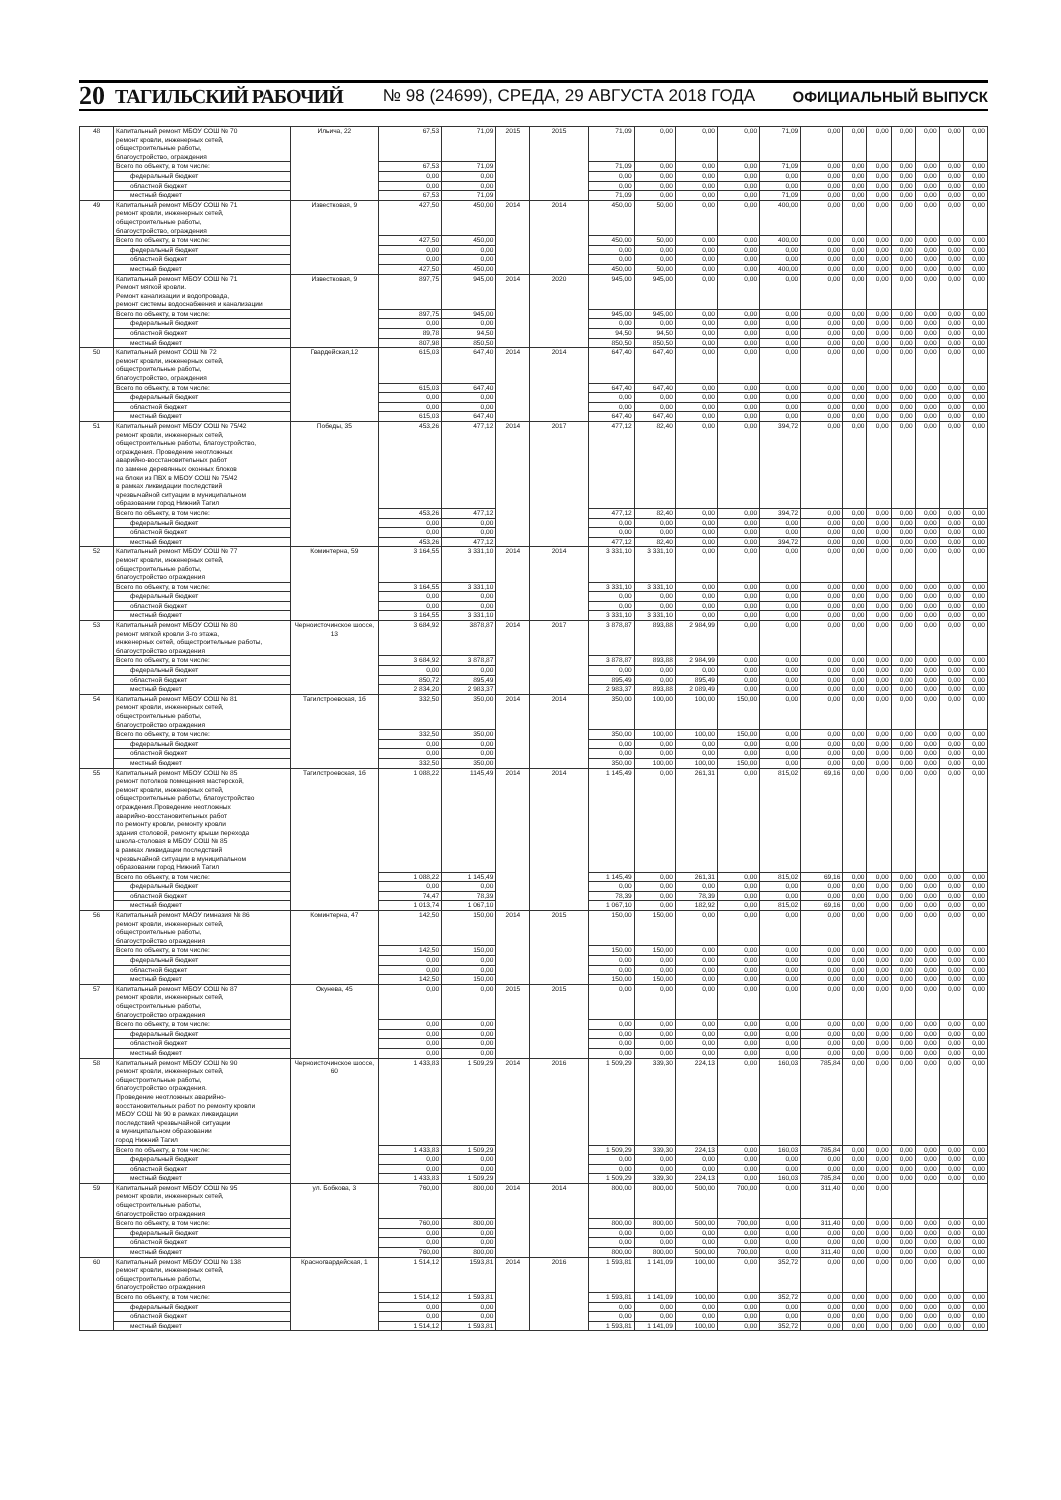20 ТАГИЛЬСКИЙ РАБОЧИЙ № 98 (24699), СРЕДА, 29 АВГУСТА 2018 ГОДА ОФИЦИАЛЬНЫЙ ВЫПУСК
| 48 | Капитальный ремонт МБОУ СОШ № 70 ремонт кровли, инженерных сетей, общестроительные работы, благоустройство, ограждения | Ильича, 22 | 67,53 | 71,09 | 2015 | 2015 | 71,09 | 0,00 | 0,00 | 0,00 | 71,09 | 0,00 | 0,00 | 0,00 | 0,00 | 0,00 | 0,00 | 0,00 |
| | Всего по объекту, в том числе: | | 67,53 | 71,09 | | | 71,09 | 0,00 | 0,00 | 0,00 | 71,09 | 0,00 | 0,00 | 0,00 | 0,00 | 0,00 | 0,00 | 0,00 |
| | федеральный бюджет | | 0,00 | 0,00 | | | 0,00 | 0,00 | 0,00 | 0,00 | 0,00 | 0,00 | 0,00 | 0,00 | 0,00 | 0,00 | 0,00 | 0,00 |
| | областной бюджет | | 0,00 | 0,00 | | | 0,00 | 0,00 | 0,00 | 0,00 | 0,00 | 0,00 | 0,00 | 0,00 | 0,00 | 0,00 | 0,00 | 0,00 |
| | местный бюджет | | 67,53 | 71,09 | | | 71,09 | 0,00 | 0,00 | 0,00 | 71,09 | 0,00 | 0,00 | 0,00 | 0,00 | 0,00 | 0,00 | 0,00 |
| 49 | Капитальный ремонт МБОУ СОШ № 71 ремонт кровли, инженерных сетей, общестроительные работы, благоустройство, ограждения | Известковая, 9 | 427,50 | 450,00 | 2014 | 2014 | 450,00 | 50,00 | 0,00 | 0,00 | 400,00 | 0,00 | 0,00 | 0,00 | 0,00 | 0,00 | 0,00 | 0,00 |
| | Всего по объекту, в том числе: | | 427,50 | 450,00 | | | 450,00 | 50,00 | 0,00 | 0,00 | 400,00 | 0,00 | 0,00 | 0,00 | 0,00 | 0,00 | 0,00 | 0,00 |
| | федеральный бюджет | | 0,00 | 0,00 | | | 0,00 | 0,00 | 0,00 | 0,00 | 0,00 | 0,00 | 0,00 | 0,00 | 0,00 | 0,00 | 0,00 | 0,00 |
| | областной бюджет | | 0,00 | 0,00 | | | 0,00 | 0,00 | 0,00 | 0,00 | 0,00 | 0,00 | 0,00 | 0,00 | 0,00 | 0,00 | 0,00 | 0,00 |
| | местный бюджет | | 427,50 | 450,00 | | | 450,00 | 50,00 | 0,00 | 0,00 | 400,00 | 0,00 | 0,00 | 0,00 | 0,00 | 0,00 | 0,00 | 0,00 |
| | Капитальный ремонт МБОУ СОШ № 71 Ремонт мягкой кровли. Ремонт канализации и водопровада, ремонт системы водоснабжения и канализации | Известковая, 9 | 897,75 | 945,00 | 2014 | 2020 | 945,00 | 945,00 | 0,00 | 0,00 | 0,00 | 0,00 | 0,00 | 0,00 | 0,00 | 0,00 | 0,00 | 0,00 |
| | Всего по объекту, в том числе: | | 897,75 | 945,00 | | | 945,00 | 945,00 | 0,00 | 0,00 | 0,00 | 0,00 | 0,00 | 0,00 | 0,00 | 0,00 | 0,00 | 0,00 |
| | федеральный бюджет | | 0,00 | 0,00 | | | 0,00 | 0,00 | 0,00 | 0,00 | 0,00 | 0,00 | 0,00 | 0,00 | 0,00 | 0,00 | 0,00 | 0,00 |
| | областной бюджет | | 89,78 | 94,50 | | | 94,50 | 94,50 | 0,00 | 0,00 | 0,00 | 0,00 | 0,00 | 0,00 | 0,00 | 0,00 | 0,00 | 0,00 |
| | местный бюджет | | 807,98 | 850,50 | | | 850,50 | 850,50 | 0,00 | 0,00 | 0,00 | 0,00 | 0,00 | 0,00 | 0,00 | 0,00 | 0,00 | 0,00 |
| 50 | Капитальный ремонт СОШ № 72 ремонт кровли, инженерных сетей, общестроительные работы, благоустройство, ограждения | Гвардейская,12 | 615,03 | 647,40 | 2014 | 2014 | 647,40 | 647,40 | 0,00 | 0,00 | 0,00 | 0,00 | 0,00 | 0,00 | 0,00 | 0,00 | 0,00 | 0,00 |
| | Всего по объекту, в том числе: | | 615,03 | 647,40 | | | 647,40 | 647,40 | 0,00 | 0,00 | 0,00 | 0,00 | 0,00 | 0,00 | 0,00 | 0,00 | 0,00 | 0,00 |
| | федеральный бюджет | | 0,00 | 0,00 | | | 0,00 | 0,00 | 0,00 | 0,00 | 0,00 | 0,00 | 0,00 | 0,00 | 0,00 | 0,00 | 0,00 | 0,00 |
| | областной бюджет | | 0,00 | 0,00 | | | 0,00 | 0,00 | 0,00 | 0,00 | 0,00 | 0,00 | 0,00 | 0,00 | 0,00 | 0,00 | 0,00 | 0,00 |
| | местный бюджет | | 615,03 | 647,40 | | | 647,40 | 647,40 | 0,00 | 0,00 | 0,00 | 0,00 | 0,00 | 0,00 | 0,00 | 0,00 | 0,00 | 0,00 |
| 51 | Капитальный ремонт МБОУ СОШ № 75/42 ремонт кровли, инженерных сетей, общестроительные работы, благоустройство, ограждения. Проведение неотложных аварийно-восстановительных работ по замене деревянных оконных блоков на блоки из ПВХ в МБОУ СОШ № 75/42 в рамках ликвидации последствий чрезвычайной ситуации в муниципальном образовании город Нижний Тагил | Победы, 35 | 453,26 | 477,12 | 2014 | 2017 | 477,12 | 82,40 | 0,00 | 0,00 | 394,72 | 0,00 | 0,00 | 0,00 | 0,00 | 0,00 | 0,00 | 0,00 |
| | Всего по объекту, в том числе: | | 453,26 | 477,12 | | | 477,12 | 82,40 | 0,00 | 0,00 | 394,72 | 0,00 | 0,00 | 0,00 | 0,00 | 0,00 | 0,00 | 0,00 |
| | федеральный бюджет | | 0,00 | 0,00 | | | 0,00 | 0,00 | 0,00 | 0,00 | 0,00 | 0,00 | 0,00 | 0,00 | 0,00 | 0,00 | 0,00 | 0,00 |
| | областной бюджет | | 0,00 | 0,00 | | | 0,00 | 0,00 | 0,00 | 0,00 | 0,00 | 0,00 | 0,00 | 0,00 | 0,00 | 0,00 | 0,00 | 0,00 |
| | местный бюджет | | 453,26 | 477,12 | | | 477,12 | 82,40 | 0,00 | 0,00 | 394,72 | 0,00 | 0,00 | 0,00 | 0,00 | 0,00 | 0,00 | 0,00 |
| 52 | Капитальный ремонт МБОУ СОШ № 77 ремонт кровли, инженерных сетей, общестроительные работы, благоустройство ограждения | Коминтерна, 59 | 3 164,55 | 3 331,10 | 2014 | 2014 | 3 331,10 | 3 331,10 | 0,00 | 0,00 | 0,00 | 0,00 | 0,00 | 0,00 | 0,00 | 0,00 | 0,00 | 0,00 |
| | Всего по объекту, в том числе: | | 3 164,55 | 3 331,10 | | | 3 331,10 | 3 331,10 | 0,00 | 0,00 | 0,00 | 0,00 | 0,00 | 0,00 | 0,00 | 0,00 | 0,00 | 0,00 |
| | федеральный бюджет | | 0,00 | 0,00 | | | 0,00 | 0,00 | 0,00 | 0,00 | 0,00 | 0,00 | 0,00 | 0,00 | 0,00 | 0,00 | 0,00 | 0,00 |
| | областной бюджет | | 0,00 | 0,00 | | | 0,00 | 0,00 | 0,00 | 0,00 | 0,00 | 0,00 | 0,00 | 0,00 | 0,00 | 0,00 | 0,00 | 0,00 |
| | местный бюджет | | 3 164,55 | 3 331,10 | | | 3 331,10 | 3 331,10 | 0,00 | 0,00 | 0,00 | 0,00 | 0,00 | 0,00 | 0,00 | 0,00 | 0,00 | 0,00 |
| 53 | Капитальный ремонт МБОУ СОШ № 80 ремонт мягкой кровли 3-го этажа, инженерных сетей, общестроительные работы, благоустройство ограждения | Черноисточинское шоссе, 13 | 3 684,92 | 3878,87 | 2014 | 2017 | 3 878,87 | 893,88 | 2 984,99 | 0,00 | 0,00 | 0,00 | 0,00 | 0,00 | 0,00 | 0,00 | 0,00 | 0,00 |
| | Всего по объекту, в том числе: | | 3 684,92 | 3 878,87 | | | 3 878,87 | 893,88 | 2 984,99 | 0,00 | 0,00 | 0,00 | 0,00 | 0,00 | 0,00 | 0,00 | 0,00 | 0,00 |
| | федеральный бюджет | | 0,00 | 0,00 | | | 0,00 | 0,00 | 0,00 | 0,00 | 0,00 | 0,00 | 0,00 | 0,00 | 0,00 | 0,00 | 0,00 | 0,00 |
| | областной бюджет | | 850,72 | 895,49 | | | 895,49 | 0,00 | 895,49 | 0,00 | 0,00 | 0,00 | 0,00 | 0,00 | 0,00 | 0,00 | 0,00 | 0,00 |
| | местный бюджет | | 2 834,20 | 2 983,37 | | | 2 983,37 | 893,88 | 2 089,49 | 0,00 | 0,00 | 0,00 | 0,00 | 0,00 | 0,00 | 0,00 | 0,00 | 0,00 |
| 54 | Капитальный ремонт МБОУ СОШ № 81 ремонт кровли, инженерных сетей, общестроительные работы, благоустройство ограждения | Тагилстроевская, 1б | 332,50 | 350,00 | 2014 | 2014 | 350,00 | 100,00 | 100,00 | 150,00 | 0,00 | 0,00 | 0,00 | 0,00 | 0,00 | 0,00 | 0,00 | 0,00 |
| | Всего по объекту, в том числе: | | 332,50 | 350,00 | | | 350,00 | 100,00 | 100,00 | 150,00 | 0,00 | 0,00 | 0,00 | 0,00 | 0,00 | 0,00 | 0,00 | 0,00 |
| | федеральный бюджет | | 0,00 | 0,00 | | | 0,00 | 0,00 | 0,00 | 0,00 | 0,00 | 0,00 | 0,00 | 0,00 | 0,00 | 0,00 | 0,00 | 0,00 |
| | областной бюджет | | 0,00 | 0,00 | | | 0,00 | 0,00 | 0,00 | 0,00 | 0,00 | 0,00 | 0,00 | 0,00 | 0,00 | 0,00 | 0,00 | 0,00 |
| | местный бюджет | | 332,50 | 350,00 | | | 350,00 | 100,00 | 100,00 | 150,00 | 0,00 | 0,00 | 0,00 | 0,00 | 0,00 | 0,00 | 0,00 | 0,00 |
| 55 | Капитальный ремонт МБОУ СОШ № 85 ремонт потолков помещения мастерской, ремонт кровли, инженерных сетей, общестроительные работы, благоустройство ограждения.Проведение неотложных аварийно-восстановительных работ по ремонту кровли, ремонту кровли здания столовой, ремонту крыши перехода школа-столовая в МБОУ СОШ № 85 в рамках ликвидации последствий чрезвычайной ситуации в муниципальном образовании город Нижний Тагил | Тагилстроевская, 1б | 1 088,22 | 1145,49 | 2014 | 2014 | 1 145,49 | 0,00 | 261,31 | 0,00 | 815,02 | 69,16 | 0,00 | 0,00 | 0,00 | 0,00 | 0,00 | 0,00 |
| | Всего по объекту, в том числе: | | 1 088,22 | 1 145,49 | | | 1 145,49 | 0,00 | 261,31 | 0,00 | 815,02 | 69,16 | 0,00 | 0,00 | 0,00 | 0,00 | 0,00 | 0,00 |
| | федеральный бюджет | | 0,00 | 0,00 | | | 0,00 | 0,00 | 0,00 | 0,00 | 0,00 | 0,00 | 0,00 | 0,00 | 0,00 | 0,00 | 0,00 | 0,00 |
| | областной бюджет | | 74,47 | 78,39 | | | 78,39 | 0,00 | 78,39 | 0,00 | 0,00 | 0,00 | 0,00 | 0,00 | 0,00 | 0,00 | 0,00 | 0,00 |
| | местный бюджет | | 1 013,74 | 1 067,10 | | | 1 067,10 | 0,00 | 182,92 | 0,00 | 815,02 | 69,16 | 0,00 | 0,00 | 0,00 | 0,00 | 0,00 | 0,00 |
| 56 | Капитальный ремонт МАОУ гимназия № 86 ремонт кровли, инженерных сетей, общестроительные работы, благоустройство ограждения | Коминтерна, 47 | 142,50 | 150,00 | 2014 | 2015 | 150,00 | 150,00 | 0,00 | 0,00 | 0,00 | 0,00 | 0,00 | 0,00 | 0,00 | 0,00 | 0,00 | 0,00 |
| | Всего по объекту, в том числе: | | 142,50 | 150,00 | | | 150,00 | 150,00 | 0,00 | 0,00 | 0,00 | 0,00 | 0,00 | 0,00 | 0,00 | 0,00 | 0,00 | 0,00 |
| | федеральный бюджет | | 0,00 | 0,00 | | | 0,00 | 0,00 | 0,00 | 0,00 | 0,00 | 0,00 | 0,00 | 0,00 | 0,00 | 0,00 | 0,00 | 0,00 |
| | областной бюджет | | 0,00 | 0,00 | | | 0,00 | 0,00 | 0,00 | 0,00 | 0,00 | 0,00 | 0,00 | 0,00 | 0,00 | 0,00 | 0,00 | 0,00 |
| | местный бюджет | | 142,50 | 150,00 | | | 150,00 | 150,00 | 0,00 | 0,00 | 0,00 | 0,00 | 0,00 | 0,00 | 0,00 | 0,00 | 0,00 | 0,00 |
| 57 | Капитальный ремонт МБОУ СОШ № 87 ремонт кровли, инженерных сетей, общестроительные работы, благоустройство ограждения | Окунева, 45 | 0,00 | 0,00 | 2015 | 2015 | 0,00 | 0,00 | 0,00 | 0,00 | 0,00 | 0,00 | 0,00 | 0,00 | 0,00 | 0,00 | 0,00 | 0,00 |
| | Всего по объекту, в том числе: | | 0,00 | 0,00 | | | 0,00 | 0,00 | 0,00 | 0,00 | 0,00 | 0,00 | 0,00 | 0,00 | 0,00 | 0,00 | 0,00 | 0,00 |
| | федеральный бюджет | | 0,00 | 0,00 | | | 0,00 | 0,00 | 0,00 | 0,00 | 0,00 | 0,00 | 0,00 | 0,00 | 0,00 | 0,00 | 0,00 | 0,00 |
| | областной бюджет | | 0,00 | 0,00 | | | 0,00 | 0,00 | 0,00 | 0,00 | 0,00 | 0,00 | 0,00 | 0,00 | 0,00 | 0,00 | 0,00 | 0,00 |
| | местный бюджет | | 0,00 | 0,00 | | | 0,00 | 0,00 | 0,00 | 0,00 | 0,00 | 0,00 | 0,00 | 0,00 | 0,00 | 0,00 | 0,00 | 0,00 |
| 58 | Капитальный ремонт МБОУ СОШ № 90 ремонт кровли, инженерных сетей, общестроительные работы, благоустройство ограждения. Проведение неотложных аварийно- восстановительных работ по ремонту кровли МБОУ СОШ № 90 в рамках ликвидации последствий чрезвычайной ситуации в муниципальном образовании город Нижний Тагил | Черноисточинское шоссе, 60 | 1 433,83 | 1 509,29 | 2014 | 2016 | 1 509,29 | 339,30 | 224,13 | 0,00 | 160,03 | 785,84 | 0,00 | 0,00 | 0,00 | 0,00 | 0,00 | 0,00 |
| | Всего по объекту, в том числе: | | 1 433,83 | 1 509,29 | | | 1 509,29 | 339,30 | 224,13 | 0,00 | 160,03 | 785,84 | 0,00 | 0,00 | 0,00 | 0,00 | 0,00 | 0,00 |
| | федеральный бюджет | | 0,00 | 0,00 | | | 0,00 | 0,00 | 0,00 | 0,00 | 0,00 | 0,00 | 0,00 | 0,00 | 0,00 | 0,00 | 0,00 | 0,00 |
| | областной бюджет | | 0,00 | 0,00 | | | 0,00 | 0,00 | 0,00 | 0,00 | 0,00 | 0,00 | 0,00 | 0,00 | 0,00 | 0,00 | 0,00 | 0,00 |
| | местный бюджет | | 1 433,83 | 1 509,29 | | | 1 509,29 | 339,30 | 224,13 | 0,00 | 160,03 | 785,84 | 0,00 | 0,00 | 0,00 | 0,00 | 0,00 | 0,00 |
| 59 | Капитальный ремонт МБОУ СОШ № 95 ремонт кровли, инженерных сетей, общестроительные работы, благоустройство ограждения | ул. Бобкова, 3 | 760,00 | 800,00 | 2014 | 2014 | 800,00 | 800,00 | 500,00 | 700,00 | 0,00 | 311,40 | 0,00 | 0,00 | | | | |
| | Всего по объекту, в том числе: | | 760,00 | 800,00 | | | 800,00 | 800,00 | 500,00 | 700,00 | 0,00 | 311,40 | 0,00 | 0,00 | 0,00 | 0,00 | 0,00 | 0,00 |
| | федеральный бюджет | | 0,00 | 0,00 | | | 0,00 | 0,00 | 0,00 | 0,00 | 0,00 | 0,00 | 0,00 | 0,00 | 0,00 | 0,00 | 0,00 | 0,00 |
| | областной бюджет | | 0,00 | 0,00 | | | 0,00 | 0,00 | 0,00 | 0,00 | 0,00 | 0,00 | 0,00 | 0,00 | 0,00 | 0,00 | 0,00 | 0,00 |
| | местный бюджет | | 760,00 | 800,00 | | | 800,00 | 800,00 | 500,00 | 700,00 | 0,00 | 311,40 | 0,00 | 0,00 | 0,00 | 0,00 | 0,00 | 0,00 |
| 60 | Капитальный ремонт МБОУ СОШ № 138 ремонт кровли, инженерных сетей, общестроительные работы, благоустройство ограждения | Красногвардейская, 1 | 1 514,12 | 1593,81 | 2014 | 2016 | 1 593,81 | 1 141,09 | 100,00 | 0,00 | 352,72 | 0,00 | 0,00 | 0,00 | 0,00 | 0,00 | 0,00 | 0,00 |
| | Всего по объекту, в том числе: | | 1 514,12 | 1 593,81 | | | 1 593,81 | 1 141,09 | 100,00 | 0,00 | 352,72 | 0,00 | 0,00 | 0,00 | 0,00 | 0,00 | 0,00 | 0,00 |
| | федеральный бюджет | | 0,00 | 0,00 | | | 0,00 | 0,00 | 0,00 | 0,00 | 0,00 | 0,00 | 0,00 | 0,00 | 0,00 | 0,00 | 0,00 | 0,00 |
| | областной бюджет | | 0,00 | 0,00 | | | 0,00 | 0,00 | 0,00 | 0,00 | 0,00 | 0,00 | 0,00 | 0,00 | 0,00 | 0,00 | 0,00 | 0,00 |
| | местный бюджет | | 1 514,12 | 1 593,81 | | | 1 593,81 | 1 141,09 | 100,00 | 0,00 | 352,72 | 0,00 | 0,00 | 0,00 | 0,00 | 0,00 | 0,00 | 0,00 |